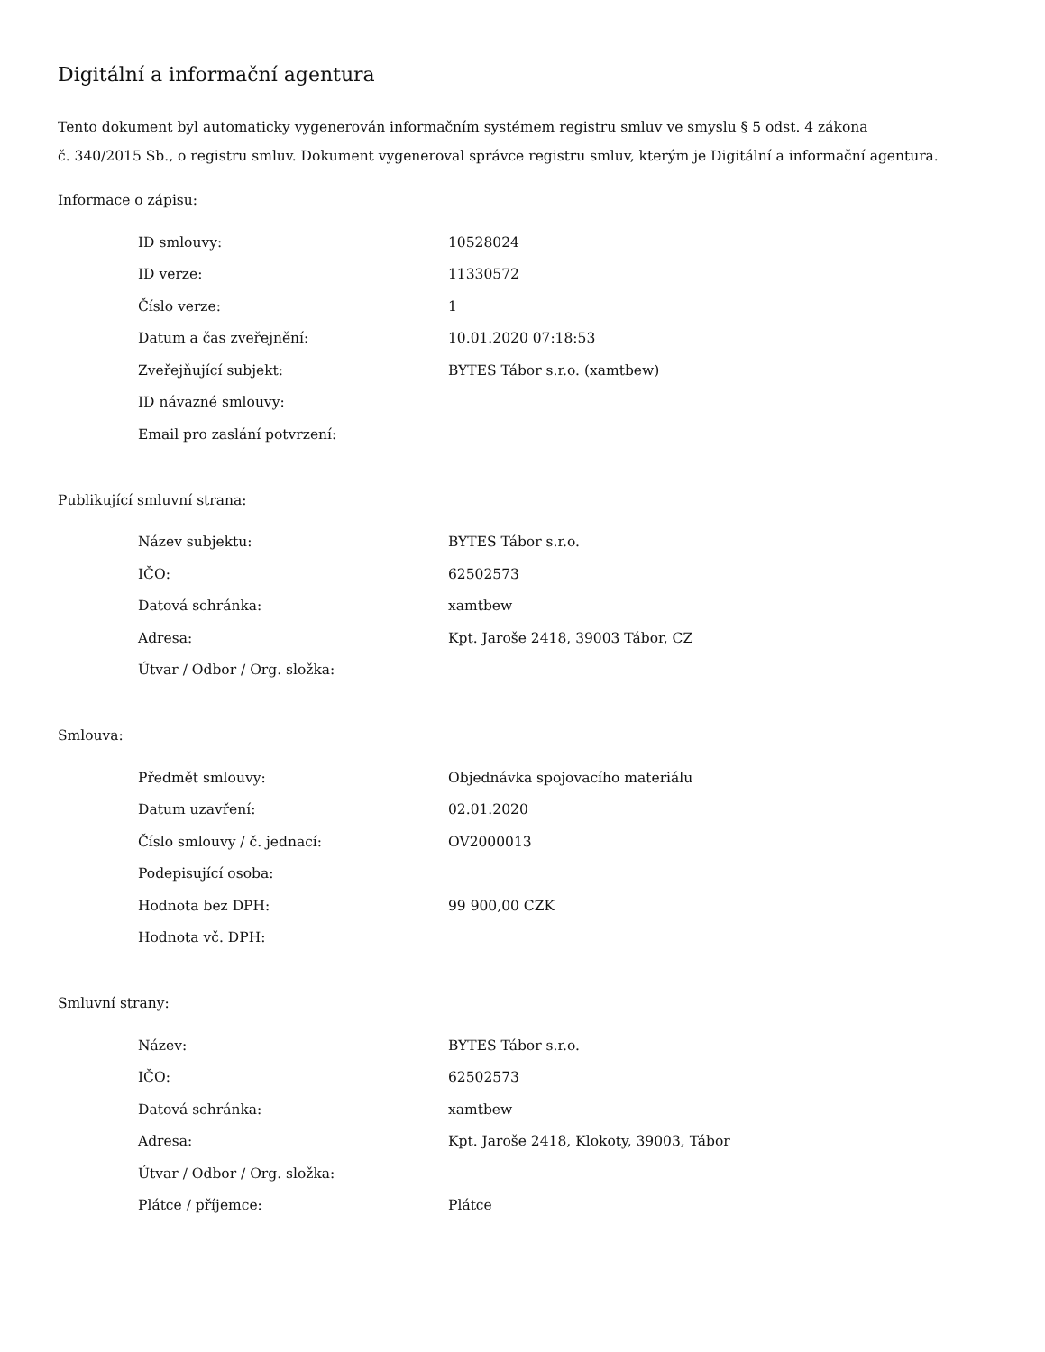Digitální a informační agentura
Tento dokument byl automaticky vygenerován informačním systémem registru smluv ve smyslu § 5 odst. 4 zákona
č. 340/2015 Sb., o registru smluv. Dokument vygeneroval správce registru smluv, kterým je Digitální a informační agentura.
Informace o zápisu:
| ID smlouvy: | 10528024 |
| ID verze: | 11330572 |
| Číslo verze: | 1 |
| Datum a čas zveřejnění: | 10.01.2020 07:18:53 |
| Zveřejňující subjekt: | BYTES Tábor s.r.o. (xamtbew) |
| ID návazné smlouvy: | |
| Email pro zaslání potvrzení: | |
Publikující smluvní strana:
| Název subjektu: | BYTES Tábor s.r.o. |
| IČO: | 62502573 |
| Datová schránka: | xamtbew |
| Adresa: | Kpt. Jaroše 2418, 39003 Tábor, CZ |
| Útvar / Odbor / Org. složka: | |
Smlouva:
| Předmět smlouvy: | Objednávka spojovacího materiálu |
| Datum uzavření: | 02.01.2020 |
| Číslo smlouvy / č. jednací: | OV2000013 |
| Podepisující osoba: | |
| Hodnota bez DPH: | 99 900,00 CZK |
| Hodnota vč. DPH: | |
Smluvní strany:
| Název: | BYTES Tábor s.r.o. |
| IČO: | 62502573 |
| Datová schránka: | xamtbew |
| Adresa: | Kpt. Jaroše 2418, Klokoty, 39003, Tábor |
| Útvar / Odbor / Org. složka: | |
| Plátce / příjemce: | Plátce |